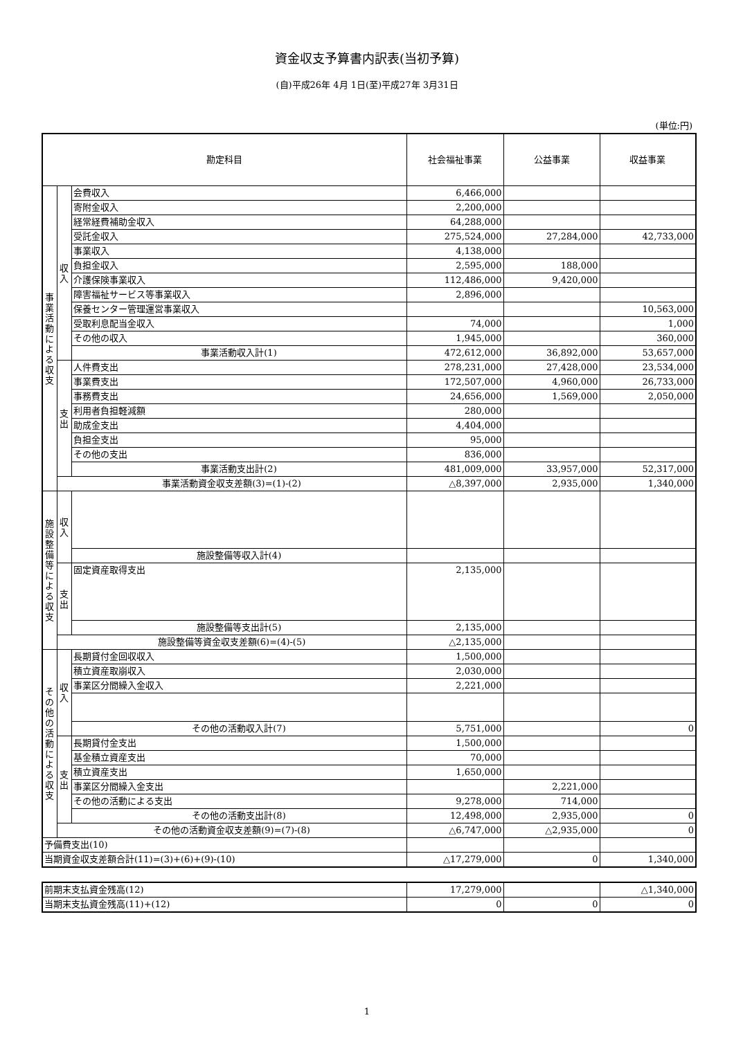資金収支予算書内訳表(当初予算)
(自)平成26年 4月 1日(至)平成27年 3月31日
(単位:円)
| 勘定科目 | | | 社会福祉事業 | 公益事業 | 収益事業 |
| --- | --- | --- | --- | --- | --- |
| 事 業 活 動 に よ る 収 支 | 収 入 | 会費収入 | 6,466,000 | | |
| | | 寄附金収入 | 2,200,000 | | |
| | | 経常経費補助金収入 | 64,288,000 | | |
| | | 受託金収入 | 275,524,000 | 27,284,000 | 42,733,000 |
| | | 事業収入 | 4,138,000 | | |
| | | 負担金収入 | 2,595,000 | 188,000 | |
| | | 介護保険事業収入 | 112,486,000 | 9,420,000 | |
| | | 障害福祉サービス等事業収入 | 2,896,000 | | |
| | | 保養センター管理運営事業収入 | | | 10,563,000 |
| | | 受取利息配当金収入 | 74,000 | | 1,000 |
| | | その他の収入 | 1,945,000 | | 360,000 |
| | | 事業活動収入計(1) | 472,612,000 | 36,892,000 | 53,657,000 |
| | 支 出 | 人件費支出 | 278,231,000 | 27,428,000 | 23,534,000 |
| | | 事業費支出 | 172,507,000 | 4,960,000 | 26,733,000 |
| | | 事務費支出 | 24,656,000 | 1,569,000 | 2,050,000 |
| | | 利用者負担軽減額 | 280,000 | | |
| | | 助成金支出 | 4,404,000 | | |
| | | 負担金支出 | 95,000 | | |
| | | その他の支出 | 836,000 | | |
| | | 事業活動支出計(2) | 481,009,000 | 33,957,000 | 52,317,000 |
| | 事業活動資金収支差額(3)=(1)-(2) | | △8,397,000 | 2,935,000 | 1,340,000 |
| 施 設 整 備 等 に よ る 収 支 | 収 入 | | | | |
| | | 施設整備等収入計(4) | | | |
| | 支 出 | 固定資産取得支出 | 2,135,000 | | |
| | | 施設整備等支出計(5) | 2,135,000 | | |
| | 施設整備等資金収支差額(6)=(4)-(5) | | △2,135,000 | | |
| そ の 他 の 活 動 に よ る 収 支 | 収 入 | 長期貸付金回収収入 | 1,500,000 | | |
| | | 積立資産取崩収入 | 2,030,000 | | |
| | | 事業区分間繰入金収入 | 2,221,000 | | |
| | | その他の活動収入計(7) | 5,751,000 | | 0 |
| | 支 出 | 長期貸付金支出 | 1,500,000 | | |
| | | 基金積立資産支出 | 70,000 | | |
| | | 積立資産支出 | 1,650,000 | | |
| | | 事業区分間繰入金支出 | | 2,221,000 | |
| | | その他の活動による支出 | 9,278,000 | 714,000 | |
| | | その他の活動支出計(8) | 12,498,000 | 2,935,000 | 0 |
| | その他の活動資金収支差額(9)=(7)-(8) | | △6,747,000 | △2,935,000 | 0 |
| 予備費支出(10) | | | | | |
| 当期資金収支差額合計(11)=(3)+(6)+(9)-(10) | | | △17,279,000 | 0 | 1,340,000 |
| 前期末支払資金残高(12) | 17,279,000 | | △1,340,000 |
| 当期末支払資金残高(11)+(12) | 0 | 0 | 0 |
1